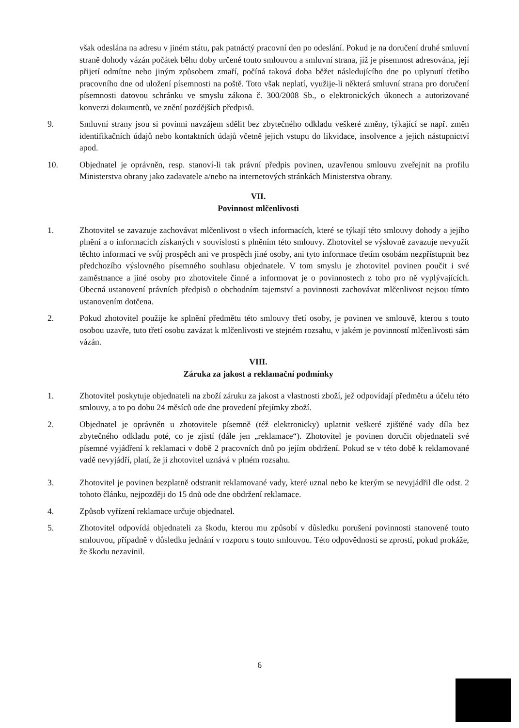však odeslána na adresu v jiném státu, pak patnáctý pracovní den po odeslání. Pokud je na doručení druhé smluvní straně dohody vázán počátek běhu doby určené touto smlouvou a smluvní strana, jíž je písemnost adresována, její přijetí odmítne nebo jiným způsobem zmaří, počíná taková doba běžet následujícího dne po uplynutí třetího pracovního dne od uložení písemnosti na poště. Toto však neplatí, využije-li některá smluvní strana pro doručení písemnosti datovou schránku ve smyslu zákona č. 300/2008 Sb., o elektronických úkonech a autorizované konverzi dokumentů, ve znění pozdějších předpisů.
9. Smluvní strany jsou si povinni navzájem sdělit bez zbytečného odkladu veškeré změny, týkající se např. změn identifikačních údajů nebo kontaktních údajů včetně jejich vstupu do likvidace, insolvence a jejich nástupnictví apod.
10. Objednatel je oprávněn, resp. stanoví-li tak právní předpis povinen, uzavřenou smlouvu zveřejnit na profilu Ministerstva obrany jako zadavatele a/nebo na internetových stránkách Ministerstva obrany.
VII.
Povinnost mlčenlivosti
1. Zhotovitel se zavazuje zachovávat mlčenlivost o všech informacích, které se týkají této smlouvy dohody a jejího plnění a o informacích získaných v souvislosti s plněním této smlouvy. Zhotovitel se výslovně zavazuje nevyužít těchto informací ve svůj prospěch ani ve prospěch jiné osoby, ani tyto informace třetím osobám nezpřístupnit bez předchozího výslovného písemného souhlasu objednatele. V tom smyslu je zhotovitel povinen poučit i své zaměstnance a jiné osoby pro zhotovitele činné a informovat je o povinnostech z toho pro ně vyplývajících. Obecná ustanovení právních předpisů o obchodním tajemství a povinnosti zachovávat mlčenlivost nejsou tímto ustanovením dotčena.
2. Pokud zhotovitel použije ke splnění předmětu této smlouvy třetí osoby, je povinen ve smlouvě, kterou s touto osobou uzavře, tuto třetí osobu zavázat k mlčenlivosti ve stejném rozsahu, v jakém je povinností mlčenlivosti sám vázán.
VIII.
Záruka za jakost a reklamační podmínky
1. Zhotovitel poskytuje objednateli na zboží záruku za jakost a vlastnosti zboží, jež odpovídají předmětu a účelu této smlouvy, a to po dobu 24 měsíců ode dne provedení přejímky zboží.
2. Objednatel je oprávněn u zhotovitele písemně (též elektronicky) uplatnit veškeré zjištěné vady díla bez zbytečného odkladu poté, co je zjistí (dále jen „reklamace“). Zhotovitel je povinen doručit objednateli své písemné vyjádření k reklamaci v době 2 pracovních dnů po jejím obdržení. Pokud se v této době k reklamované vadě nevyjádří, platí, že ji zhotovitel uznává v plném rozsahu.
3. Zhotovitel je povinen bezplatně odstranit reklamované vady, které uznal nebo ke kterým se nevyjádřil dle odst. 2 tohoto článku, nejpozději do 15 dnů ode dne obdržení reklamace.
4. Způsob vyřízení reklamace určuje objednatel.
5. Zhotovitel odpovídá objednateli za škodu, kterou mu způsobí v důsledku porušení povinnosti stanovené touto smlouvou, případně v důsledku jednání v rozporu s touto smlouvou. Této odpovědnosti se zprostí, pokud prokáže, že škodu nezavinil.
6